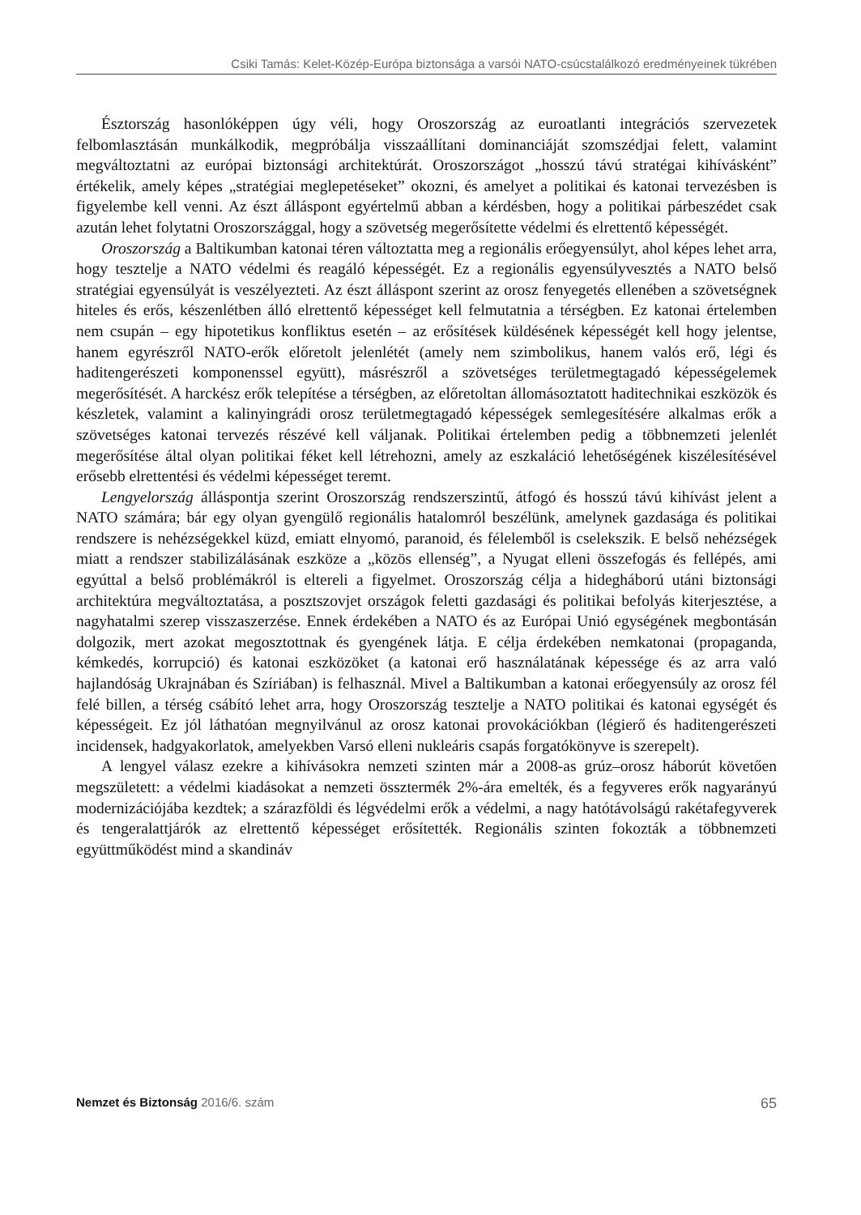Csiki Tamás: Kelet-Közép-Európa biztonsága a varsói NATO-csúcstalálkozó eredményeinek tükrében
Észtország hasonlóképpen úgy véli, hogy Oroszország az euroatlanti integrációs szervezetek felbomlasztásán munkálkodik, megpróbálja visszaállítani dominanciáját szomszédjai felett, valamint megváltoztatni az európai biztonsági architektúrát. Oroszországot „hosszú távú stratégai kihívásként” értékelik, amely képes „stratégiai meglepetéseket” okozni, és amelyet a politikai és katonai tervezésben is figyelembe kell venni. Az észt álláspont egyértelmű abban a kérdésben, hogy a politikai párbeszédet csak azután lehet folytatni Oroszországgal, hogy a szövetség megerősítette védelmi és elrettentő képességét.
Oroszország a Baltikumban katonai téren változtatta meg a regionális erőegyensúlyt, ahol képes lehet arra, hogy tesztelje a NATO védelmi és reagáló képességét. Ez a regionális egyensúlyvesztés a NATO belső stratégiai egyensúlyát is veszélyezteti. Az észt álláspont szerint az orosz fenyegetés ellenében a szövetségnek hiteles és erős, készenlétben álló elrettentő képességet kell felmutatnia a térségben. Ez katonai értelemben nem csupán – egy hipotetikus konfliktus esetén – az erősítések küldésének képességét kell hogy jelentse, hanem egyrészről NATO-erők előretolt jelenlétét (amely nem szimbolikus, hanem valós erő, légi és haditengerészeti komponenssel együtt), másrészről a szövetséges területmegtagadó képességelemek megerősítését. A harckész erők telepítése a térségben, az előretoltan állomásoztatott haditechnikai eszközök és készletek, valamint a kalinyingrádi orosz területmegtagadó képességek semlegesítésére alkalmas erők a szövetséges katonai tervezés részévé kell váljanak. Politikai értelemben pedig a többnemzeti jelenlét megerősítése által olyan politikai féket kell létrehozni, amely az eszkaláció lehetőségének kiszélesítésével erősebb elrettentési és védelmi képességet teremt.
Lengyelország álláspontja szerint Oroszország rendszerszintű, átfogó és hosszú távú kihívást jelent a NATO számára; bár egy olyan gyengülő regionális hatalomról beszélünk, amelynek gazdasága és politikai rendszere is nehézségekkel küzd, emiatt elnyomó, paranoid, és félelemből is cselekszik. E belső nehézségek miatt a rendszer stabilizálásának eszköze a „közös ellenség”, a Nyugat elleni összefogás és fellépés, ami egyúttal a belső problémákról is eltereli a figyelmet. Oroszország célja a hidegháború utáni biztonsági architektúra megváltoztatása, a posztszovjet országok feletti gazdasági és politikai befolyás kiterjesztése, a nagyhatalmi szerep visszaszerzése. Ennek érdekében a NATO és az Európai Unió egységének megbontásán dolgozik, mert azokat megosztottnak és gyengének látja. E célja érdekében nemkatonai (propaganda, kémkedés, korrupció) és katonai eszközöket (a katonai erő használatának képessége és az arra való hajlandóság Ukrajnában és Szíriában) is felhasznál. Mivel a Baltikumban a katonai erőegyensúly az orosz fél felé billen, a térség csábító lehet arra, hogy Oroszország tesztelje a NATO politikai és katonai egységét és képességeit. Ez jól láthatóan megnyilvánul az orosz katonai provokációkban (légierő és haditengerészeti incidensek, hadgyakorlatok, amelyekben Varsó elleni nukleáris csapás forgatókönyve is szerepelt).
A lengyel válasz ezekre a kihívásokra nemzeti szinten már a 2008-as grúz–orosz háborút követően megszületett: a védelmi kiadásokat a nemzeti össztermék 2%-ára emelték, és a fegyveres erők nagyarányú modernizációjába kezdtek; a szárazföldi és légvédelmi erők a védelmi, a nagy hatótávolságú rakétafegyverek és tengeralattjárók az elrettentő képességet erősítették. Regionális szinten fokozták a többnemzeti együttműködést mind a skandináv
Nemzet és Biztonság 2016/6. szám 65